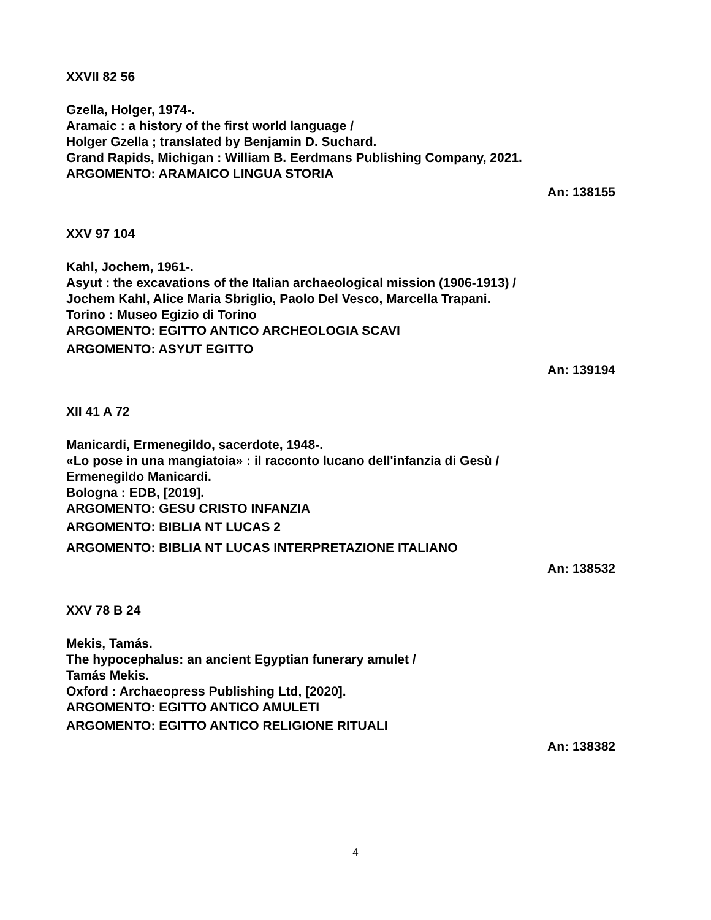XXVII 82 56
Gzella, Holger, 1974-.
Aramaic : a history of the first world language /
Holger Gzella ; translated by Benjamin D. Suchard.
Grand Rapids, Michigan : William B. Eerdmans Publishing Company, 2021.
ARGOMENTO: ARAMAICO LINGUA STORIA
An: 138155
XXV 97 104
Kahl, Jochem, 1961-.
Asyut : the excavations of the Italian archaeological mission (1906-1913) /
Jochem Kahl, Alice Maria Sbriglio, Paolo Del Vesco, Marcella Trapani.
Torino : Museo Egizio di Torino
ARGOMENTO: EGITTO ANTICO ARCHEOLOGIA SCAVI
ARGOMENTO: ASYUT EGITTO
An: 139194
XII 41 A 72
Manicardi, Ermenegildo, sacerdote, 1948-.
«Lo pose in una mangiatoia» : il racconto lucano dell'infanzia di Gesù /
Ermenegildo Manicardi.
Bologna : EDB, [2019].
ARGOMENTO: GESU CRISTO INFANZIA
ARGOMENTO: BIBLIA NT LUCAS 2
ARGOMENTO: BIBLIA NT LUCAS INTERPRETAZIONE ITALIANO
An: 138532
XXV 78 B 24
Mekis, Tamás.
The hypocephalus: an ancient Egyptian funerary amulet /
Tamás Mekis.
Oxford : Archaeopress Publishing Ltd, [2020].
ARGOMENTO: EGITTO ANTICO AMULETI
ARGOMENTO: EGITTO ANTICO RELIGIONE RITUALI
An: 138382
4